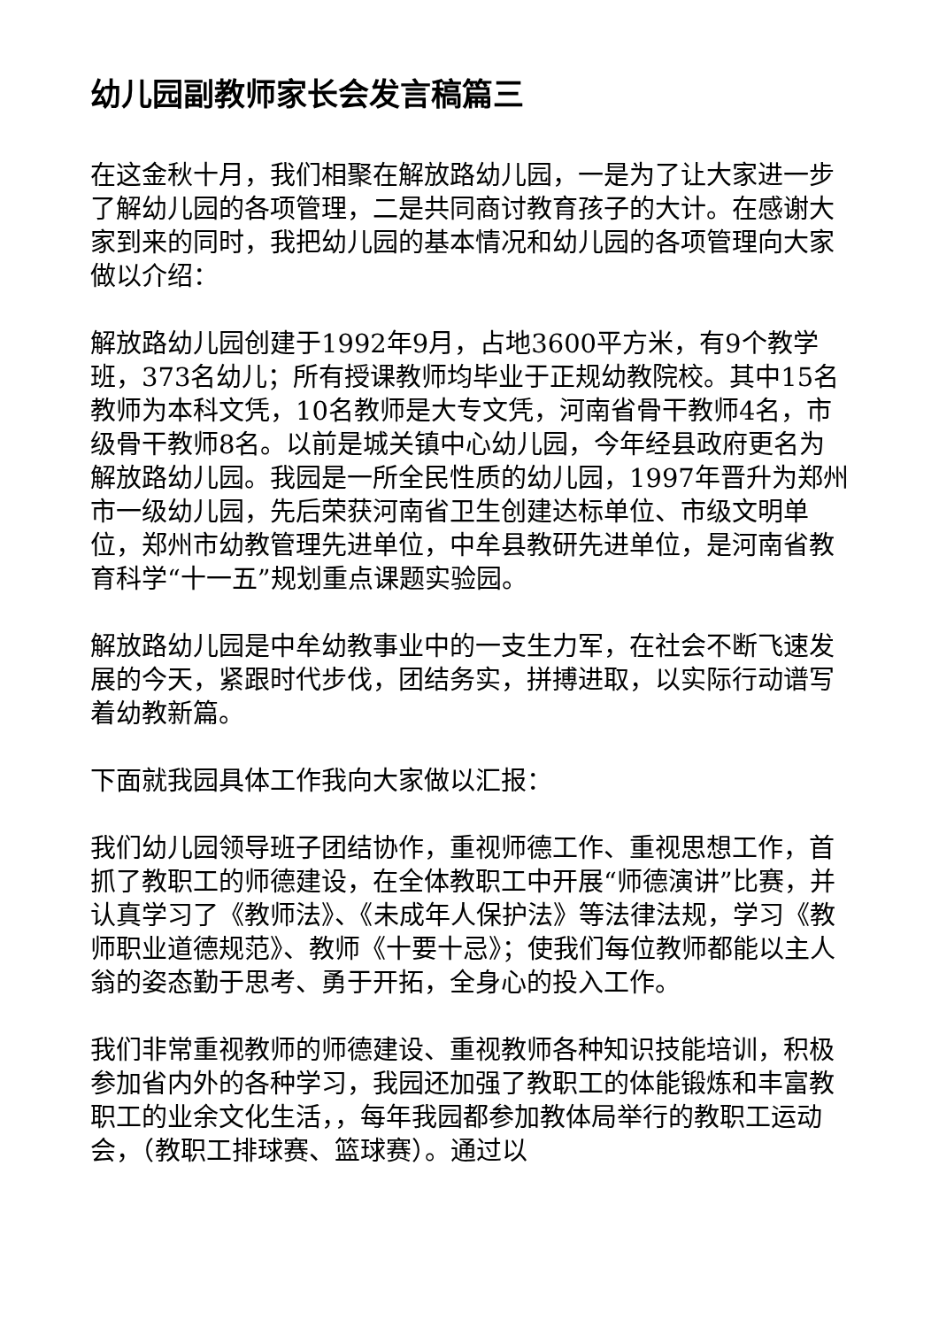幼儿园副教师家长会发言稿篇三
在这金秋十月，我们相聚在解放路幼儿园，一是为了让大家进一步了解幼儿园的各项管理，二是共同商讨教育孩子的大计。在感谢大家到来的同时，我把幼儿园的基本情况和幼儿园的各项管理向大家做以介绍：
解放路幼儿园创建于1992年9月，占地3600平方米，有9个教学班，373名幼儿；所有授课教师均毕业于正规幼教院校。其中15名教师为本科文凭，10名教师是大专文凭，河南省骨干教师4名，市级骨干教师8名。以前是城关镇中心幼儿园，今年经县政府更名为解放路幼儿园。我园是一所全民性质的幼儿园，1997年晋升为郑州市一级幼儿园，先后荣获河南省卫生创建达标单位、市级文明单位，郑州市幼教管理先进单位，中牟县教研先进单位，是河南省教育科学“十一五”规划重点课题实验园。
解放路幼儿园是中牟幼教事业中的一支生力军，在社会不断飞速发展的今天，紧跟时代步伐，团结务实，拼搏进取，以实际行动谱写着幼教新篇。
下面就我园具体工作我向大家做以汇报：
我们幼儿园领导班子团结协作，重视师德工作、重视思想工作，首抓了教职工的师德建设，在全体教职工中开展“师德演讲”比赛，并认真学习了《教师法》、《未成年人保护法》等法律法规，学习《教师职业道德规范》、教师《十要十忌》；使我们每位教师都能以主人翁的姿态勤于思考、勇于开拓，全身心的投入工作。
我们非常重视教师的师德建设、重视教师各种知识技能培训，积极参加省内外的各种学习，我园还加强了教职工的体能锻炼和丰富教职工的业余文化生活，，每年我园都参加教体局举行的教职工运动会，（教职工排球赛、篮球赛）。通过以